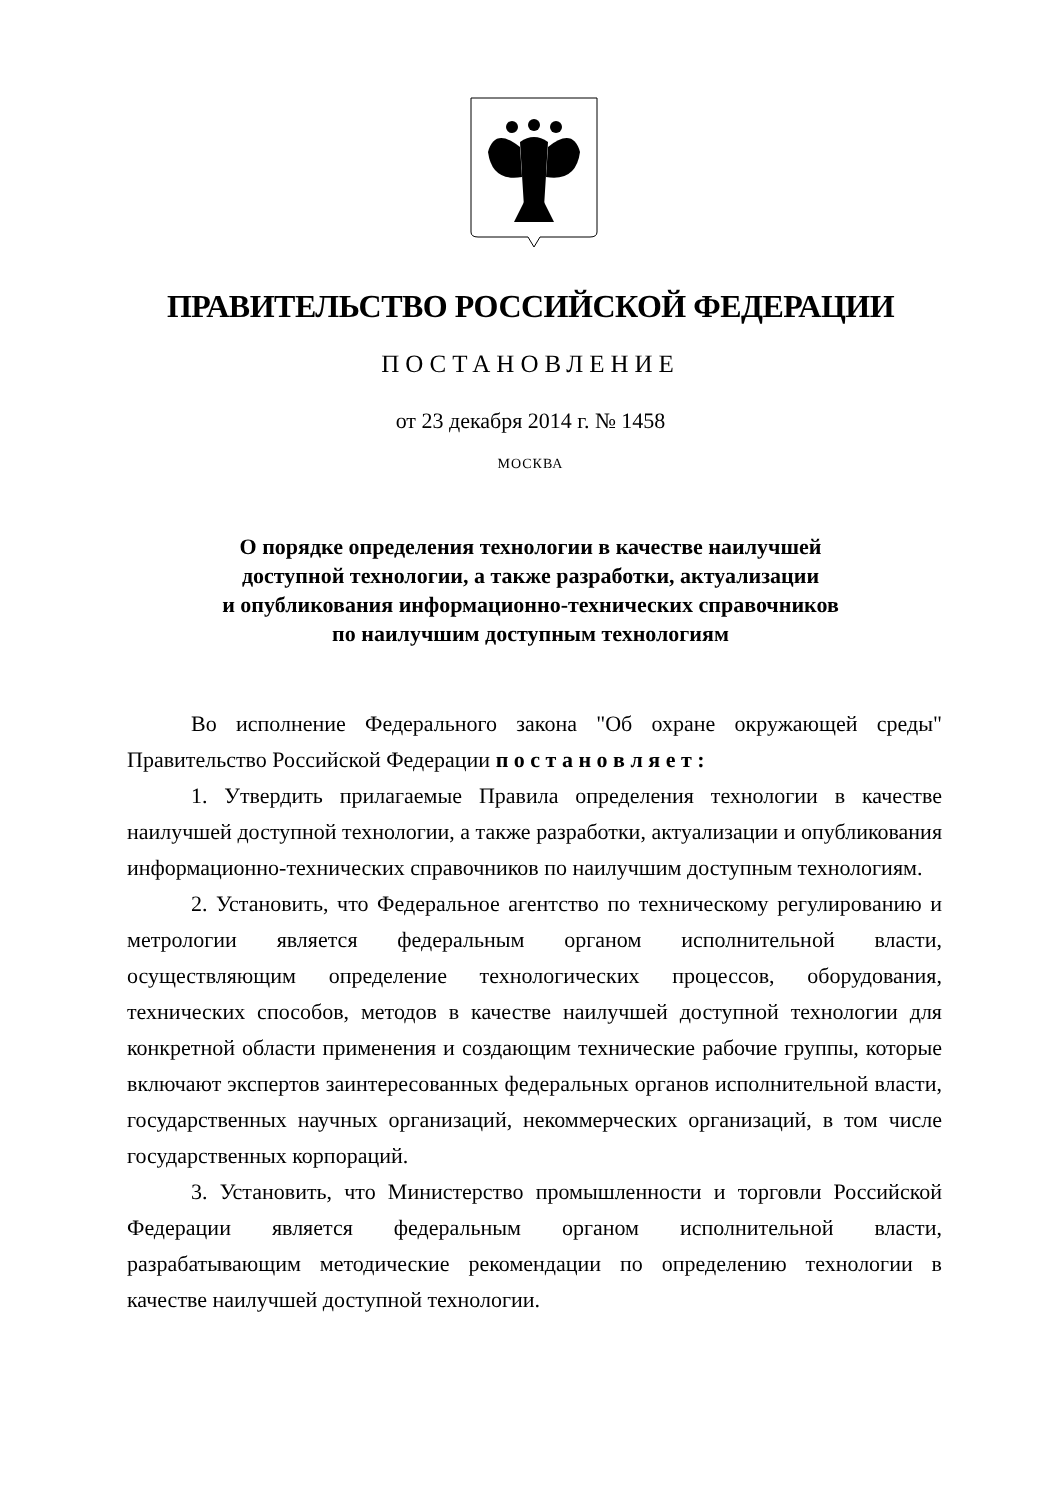ПРАВИТЕЛЬСТВО РОССИЙСКОЙ ФЕДЕРАЦИИ
ПОСТАНОВЛЕНИЕ
от 23 декабря 2014 г. № 1458
МОСКВА
О порядке определения технологии в качестве наилучшей
доступной технологии, а также разработки, актуализации
и опубликования информационно-технических справочников
по наилучшим доступным технологиям
Во исполнение Федерального закона "Об охране окружающей среды" Правительство Российской Федерации п о с т а н о в л я е т :
1. Утвердить прилагаемые Правила определения технологии в качестве наилучшей доступной технологии, а также разработки, актуализации и опубликования информационно-технических справочников по наилучшим доступным технологиям.
2. Установить, что Федеральное агентство по техническому регулированию и метрологии является федеральным органом исполнительной власти, осуществляющим определение технологических процессов, оборудования, технических способов, методов в качестве наилучшей доступной технологии для конкретной области применения и создающим технические рабочие группы, которые включают экспертов заинтересованных федеральных органов исполнительной власти, государственных научных организаций, некоммерческих организаций, в том числе государственных корпораций.
3. Установить, что Министерство промышленности и торговли Российской Федерации является федеральным органом исполнительной власти, разрабатывающим методические рекомендации по определению технологии в качестве наилучшей доступной технологии.